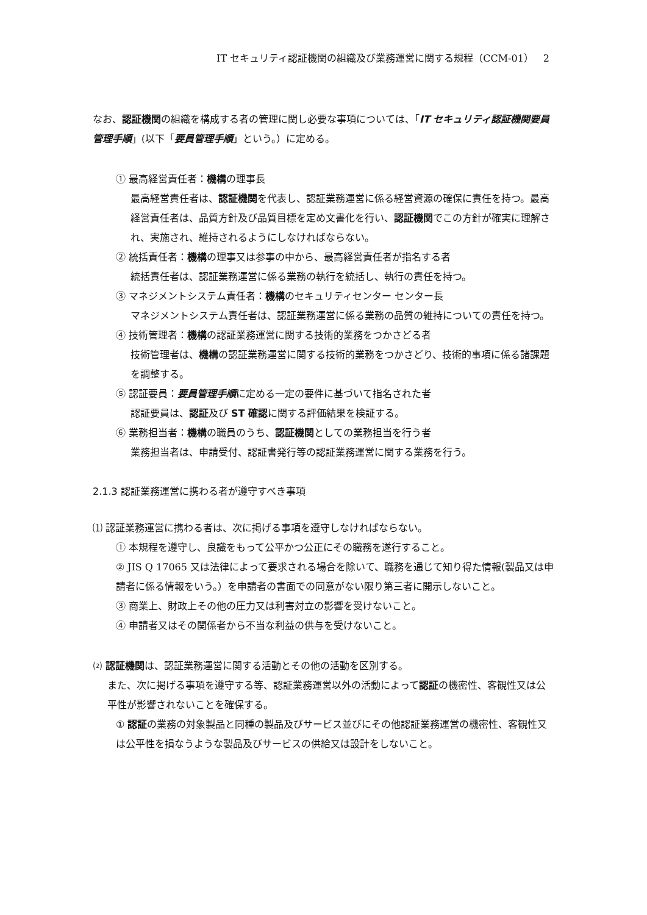IT セキュリティ認証機関の組織及び業務運営に関する規程（CCM-01）　2
なお、認証機関の組織を構成する者の管理に関し必要な事項については、「IT セキュリティ認証機関要員管理手順」(以下「要員管理手順」という。）に定める。
① 最高経営責任者：機構の理事長
最高経営責任者は、認証機関を代表し、認証業務運営に係る経営資源の確保に責任を持つ。最高経営責任者は、品質方針及び品質目標を定め文書化を行い、認証機関でこの方針が確実に理解され、実施され、維持されるようにしなければならない。
② 統括責任者：機構の理事又は参事の中から、最高経営責任者が指名する者
統括責任者は、認証業務運営に係る業務の執行を統括し、執行の責任を持つ。
③ マネジメントシステム責任者：機構のセキュリティセンター センター長
マネジメントシステム責任者は、認証業務運営に係る業務の品質の維持についての責任を持つ。
④ 技術管理者：機構の認証業務運営に関する技術的業務をつかさどる者
技術管理者は、機構の認証業務運営に関する技術的業務をつかさどり、技術的事項に係る諸課題を調整する。
⑤ 認証要員：要員管理手順に定める一定の要件に基づいて指名された者
認証要員は、認証及び ST 確認に関する評価結果を検証する。
⑥ 業務担当者：機構の職員のうち、認証機関としての業務担当を行う者
業務担当者は、申請受付、認証書発行等の認証業務運営に関する業務を行う。
2.1.3 認証業務運営に携わる者が遵守すべき事項
⑴ 認証業務運営に携わる者は、次に掲げる事項を遵守しなければならない。
① 本規程を遵守し、良識をもって公平かつ公正にその職務を遂行すること。
② JIS Q 17065 又は法律によって要求される場合を除いて、職務を通じて知り得た情報(製品又は申請者に係る情報をいう。）を申請者の書面での同意がない限り第三者に開示しないこと。
③ 商業上、財政上その他の圧力又は利害対立の影響を受けないこと。
④ 申請者又はその関係者から不当な利益の供与を受けないこと。
⑵ 認証機関は、認証業務運営に関する活動とその他の活動を区別する。
また、次に掲げる事項を遵守する等、認証業務運営以外の活動によって認証の機密性、客観性又は公平性が影響されないことを確保する。
① 認証の業務の対象製品と同種の製品及びサービス並びにその他認証業務運営の機密性、客観性又は公平性を損なうような製品及びサービスの供給又は設計をしないこと。